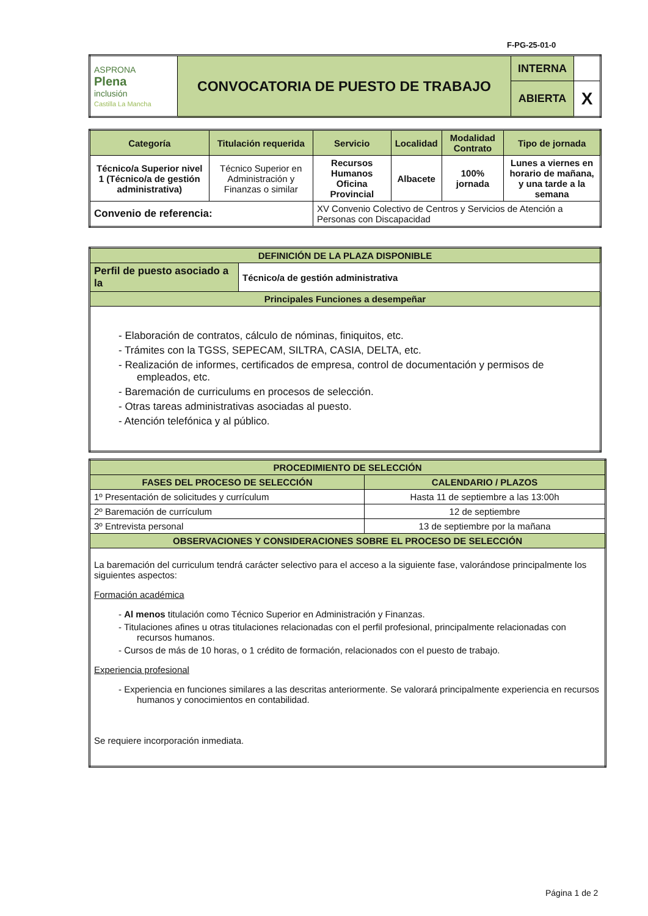F-PG-25-01-0
| ASPRONA Plena inclusión Castilla La Mancha | CONVOCATORIA DE PUESTO DE TRABAJO | INTERNA | |
| | | ABIERTA | X |
| Categoría | Titulación requerida | Servicio | Localidad | Modalidad Contrato | Tipo de jornada |
| --- | --- | --- | --- | --- | --- |
| Técnico/a Superior nivel 1 (Técnico/a de gestión administrativa) | Técnico Superior en Administración y Finanzas o similar | Recursos Humanos Oficina Provincial | Albacete | 100% jornada | Lunes a viernes en horario de mañana, y una tarde a la semana |
| Convenio de referencia: | | XV Convenio Colectivo de Centros y Servicios de Atención a Personas con Discapacidad | | | |
| DEFINICIÓN DE LA PLAZA DISPONIBLE | |
| Perfil de puesto asociado a la | Técnico/a de gestión administrativa |
| Principales Funciones a desempeñar | |
| - Elaboración de contratos, cálculo de nóminas, finiquitos, etc. - Trámites con la TGSS, SEPECAM, SILTRA, CASIA, DELTA, etc. - Realización de informes, certificados de empresa, control de documentación y permisos de empleados, etc. - Baremación de curriculums en procesos de selección. - Otras tareas administrativas asociadas al puesto. - Atención telefónica y al público. | |
| PROCEDIMIENTO DE SELECCIÓN | |
| FASES DEL PROCESO DE SELECCIÓN | CALENDARIO / PLAZOS |
| 1º Presentación de solicitudes y currículum | Hasta 11 de septiembre a las 13:00h |
| 2º Baremación de currículum | 12 de septiembre |
| 3º Entrevista personal | 13 de septiembre por la mañana |
| OBSERVACIONES Y CONSIDERACIONES SOBRE EL PROCESO DE SELECCIÓN | |
| La baremación del curriculum tendrá carácter selectivo para el acceso a la siguiente fase, valorándose principalmente los siguientes aspectos: Formación académica - Al menos titulación como Técnico Superior en Administración y Finanzas. - Titulaciones afines u otras titulaciones relacionadas con el perfil profesional, principalmente relacionadas con recursos humanos. - Cursos de más de 10 horas, o 1 crédito de formación, relacionados con el puesto de trabajo. Experiencia profesional - Experiencia en funciones similares a las descritas anteriormente. Se valorará principalmente experiencia en recursos humanos y conocimientos en contabilidad. Se requiere incorporación inmediata. | |
Página 1 de 2